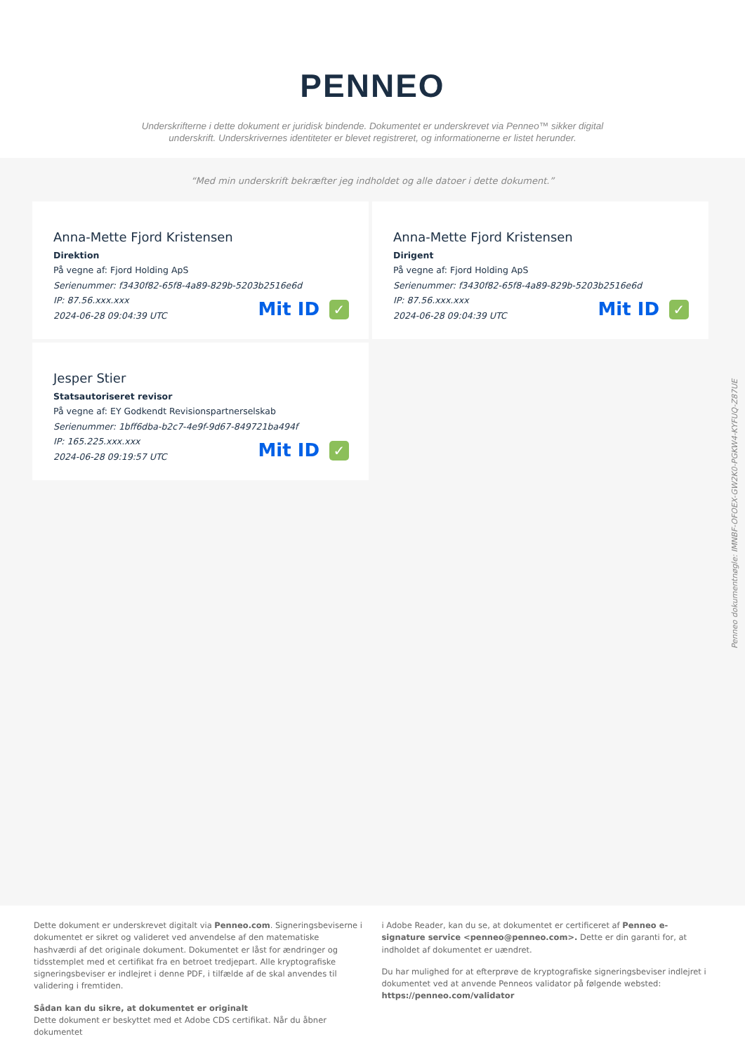PENNEO
Underskrifterne i dette dokument er juridisk bindende. Dokumentet er underskrevet via Penneo™ sikker digital underskrift. Underskrivernes identiteter er blevet registreret, og informationerne er listet herunder.
“Med min underskrift bekræfter jeg indholdet og alle datoer i dette dokument.”
Anna-Mette Fjord Kristensen
Direktion
På vegne af: Fjord Holding ApS
Serienummer: f3430f82-65f8-4a89-829b-5203b2516e6d
IP: 87.56.xxx.xxx
2024-06-28 09:04:39 UTC
Mit ID ✓
Anna-Mette Fjord Kristensen
Dirigent
På vegne af: Fjord Holding ApS
Serienummer: f3430f82-65f8-4a89-829b-5203b2516e6d
IP: 87.56.xxx.xxx
2024-06-28 09:04:39 UTC
Mit ID ✓
Jesper Stier
Statsautoriseret revisor
På vegne af: EY Godkendt Revisionspartnerselskab
Serienummer: 1bff6dba-b2c7-4e9f-9d67-849721ba494f
IP: 165.225.xxx.xxx
2024-06-28 09:19:57 UTC
Mit ID ✓
Penneo dokumentnøgle: IMNBF-OFOEX-GW2K0-PGKW4-KYFUQ-Z87UE
Dette dokument er underskrevet digitalt via Penneo.com. Signeringsbeviserne i dokumentet er sikret og valideret ved anvendelse af den matematiske hashværdi af det originale dokument. Dokumentet er låst for ændringer og tidsstemplet med et certifikat fra en betroet tredjepart. Alle kryptografiske signeringsbeviser er indlejret i denne PDF, i tilfælde af de skal anvendes til validering i fremtiden.
Sådan kan du sikre, at dokumentet er originalt
Dette dokument er beskyttet med et Adobe CDS certifikat. Når du åbner dokumentet
i Adobe Reader, kan du se, at dokumentet er certificeret af Penneo e-signature service <penneo@penneo.com>. Dette er din garanti for, at indholdet af dokumentet er uændret.
Du har mulighed for at efterprøve de kryptografiske signeringsbeviser indlejret i dokumentet ved at anvende Penneos validator på følgende websted: https://penneo.com/validator